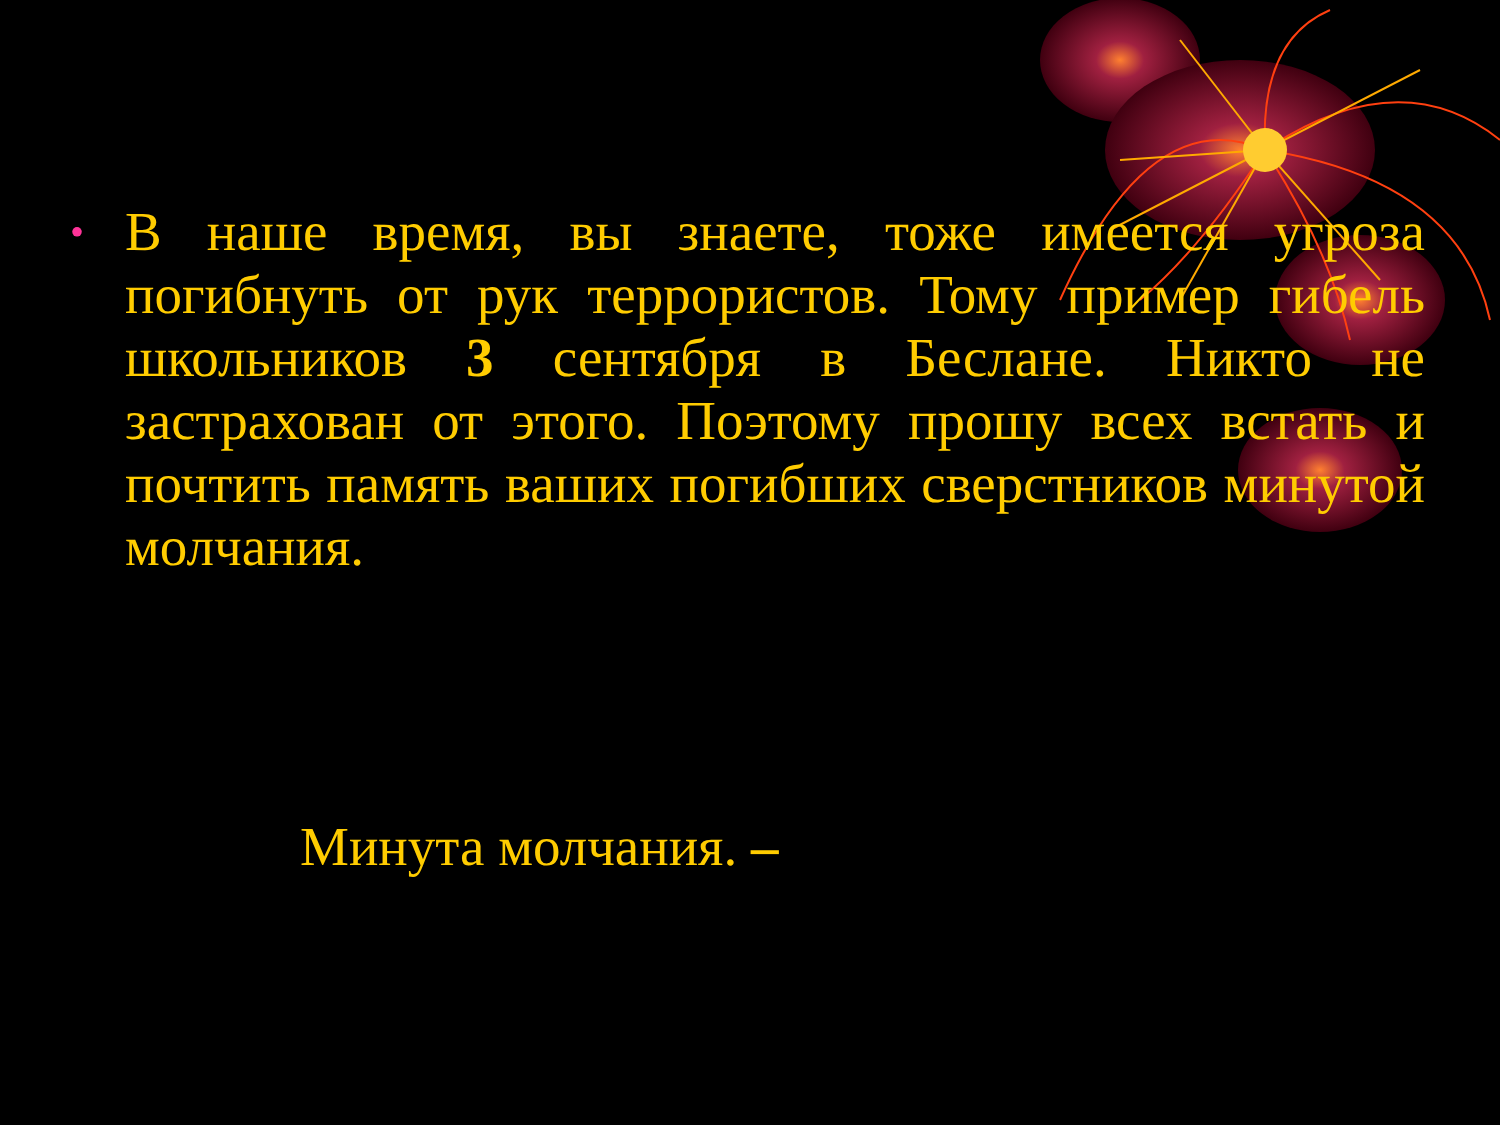•
В наше время, вы знаете, тоже имеется угроза погибнуть от рук террористов. Тому пример гибель школьников 3 сентября в Беслане. Никто не застрахован от этого. Поэтому прошу всех встать и почтить память ваших погибших сверстников минутой молчания.
Минута молчания. –